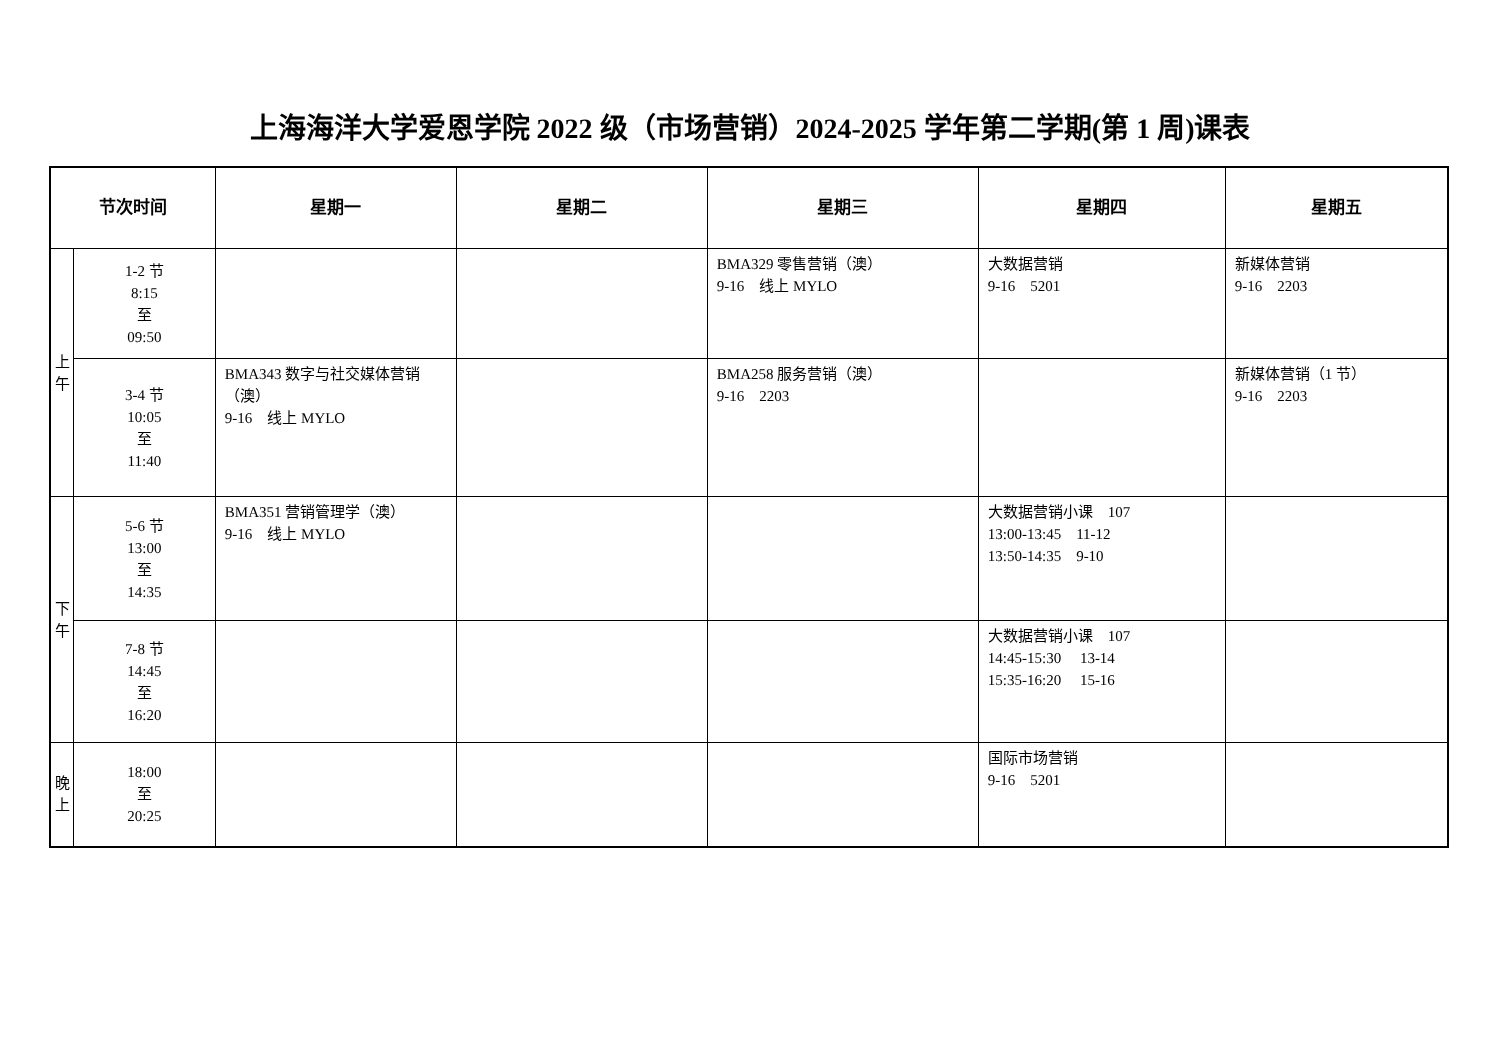上海海洋大学爱恩学院 2022 级（市场营销）2024-2025 学年第二学期(第 1 周)课表
| 节次时间 | | 星期一 | 星期二 | 星期三 | 星期四 | 星期五 |
| --- | --- | --- | --- | --- | --- | --- |
| 上 午 | 1-2 节 8:15 至 09:50 | | | BMA329 零售营销（澳） 9-16 线上 MYLO | 大数据营销 9-16 5201 | 新媒体营销 9-16 2203 |
| | 3-4 节 10:05 至 11:40 | BMA343 数字与社交媒体营销（澳） 9-16 线上 MYLO | | BMA258 服务营销（澳） 9-16 2203 | | 新媒体营销（1 节） 9-16 2203 |
| 下 午 | 5-6 节 13:00 至 14:35 | BMA351 营销管理学（澳） 9-16 线上 MYLO | | | 大数据营销小课 107 13:00-13:45 11-12 13:50-14:35 9-10 | |
| | 7-8 节 14:45 至 16:20 | | | | 大数据营销小课 107 14:45-15:30 13-14 15:35-16:20 15-16 | |
| 晚 上 | 18:00 至 20:25 | | | | 国际市场营销 9-16 5201 | |